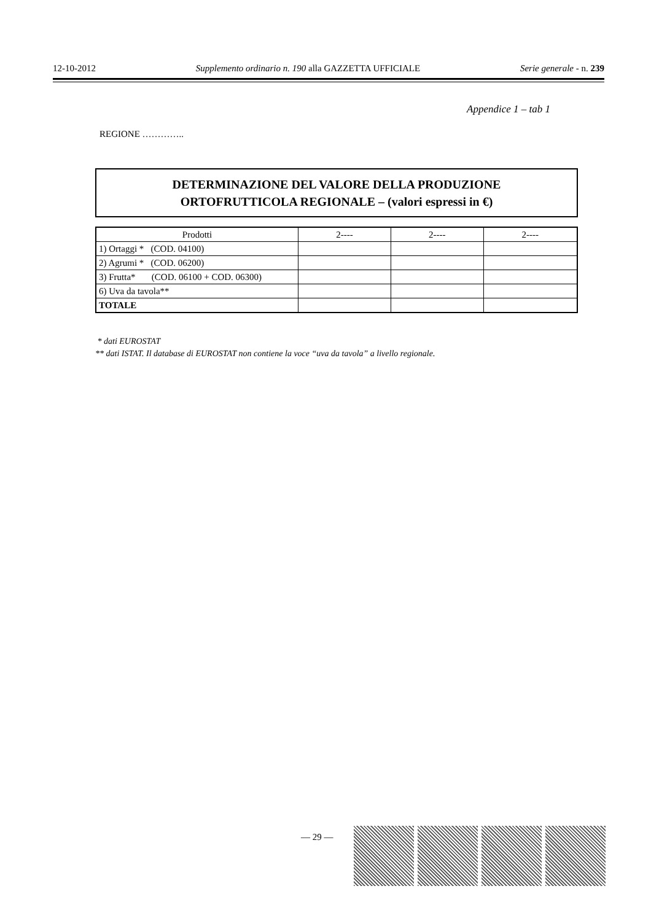12-10-2012 Supplemento ordinario n. 190 alla GAZZETTA UFFICIALE Serie generale - n. 239
Appendice 1 – tab 1
REGIONE …………..
DETERMINAZIONE DEL VALORE DELLA PRODUZIONE
ORTOFRUTTICOLA REGIONALE – (valori espressi in €)
| Prodotti | 2---- | 2---- | 2---- |
| --- | --- | --- | --- |
| 1) Ortaggi * (COD. 04100) | | | |
| 2) Agrumi * (COD. 06200) | | | |
| 3) Frutta* (COD. 06100 + COD. 06300) | | | |
| 6) Uva da tavola** | | | |
| TOTALE | | | |
* dati EUROSTAT
** dati ISTAT. Il database di EUROSTAT non contiene la voce “uva da tavola” a livello regionale.
— 29 —